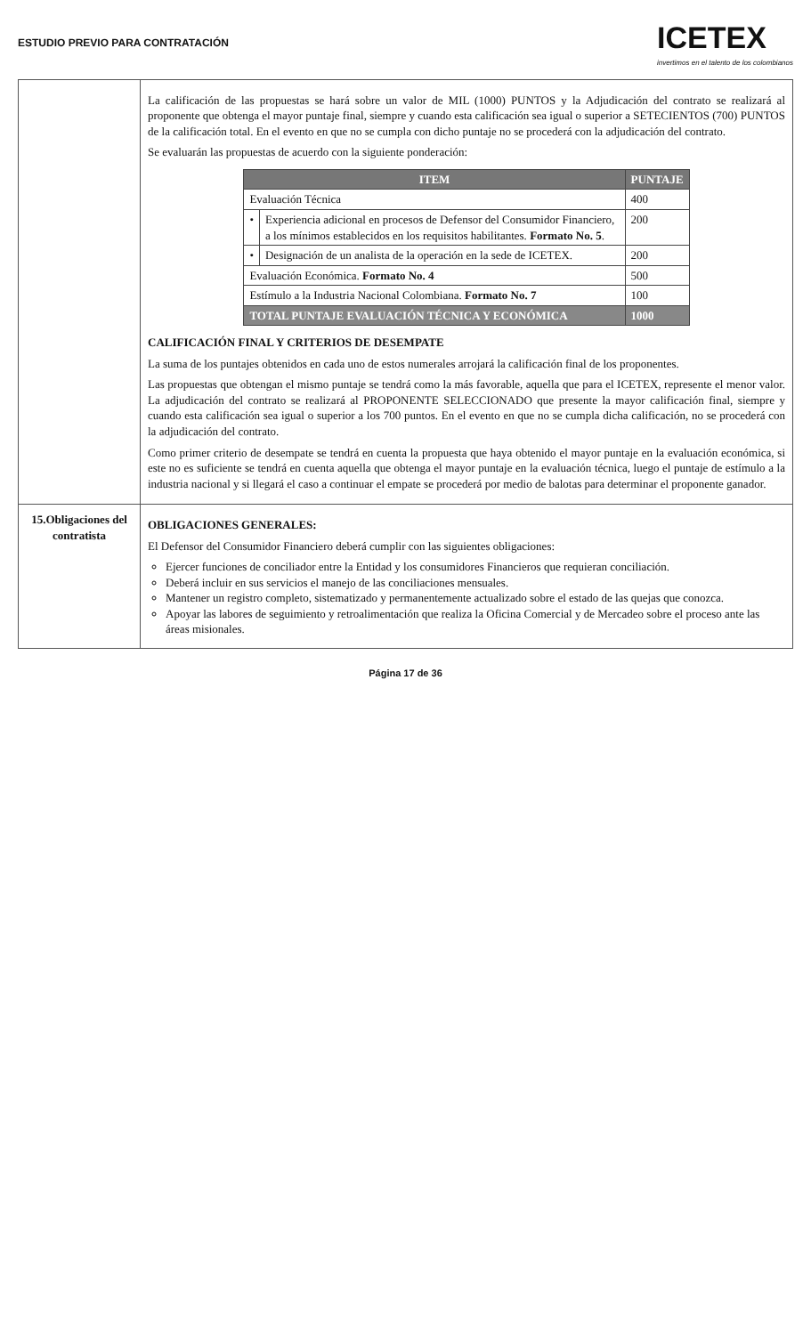ESTUDIO PREVIO PARA CONTRATACIÓN
ICETEX
invertimos en el talento de los colombianos
| | La calificación de las propuestas se hará sobre un valor de MIL (1000) PUNTOS y la Adjudicación del contrato se realizará al proponente que obtenga el mayor puntaje final, siempre y cuando esta calificación sea igual o superior a SETECIENTOS (700) PUNTOS de la calificación total. En el evento en que no se cumpla con dicho puntaje no se procederá con la adjudicación del contrato. Se evaluarán las propuestas de acuerdo con la siguiente ponderación: / ITEM / / PUNTAJE / / --- / --- / --- / / Evaluación Técnica / / 400 / / • / Experiencia adicional en procesos de Defensor del Consumidor Financiero, a los mínimos establecidos en los requisitos habilitantes. Formato No. 5 . / 200 / / • / Designación de un analista de la operación en la sede de ICETEX. / 200 / / Evaluación Económica. Formato No. 4 / / 500 / / Estímulo a la Industria Nacional Colombiana. Formato No. 7 / / 100 / / TOTAL PUNTAJE EVALUACIÓN TÉCNICA Y ECONÓMICA / / 1000 / CALIFICACIÓN FINAL Y CRITERIOS DE DESEMPATE La suma de los puntajes obtenidos en cada uno de estos numerales arrojará la calificación final de los proponentes. Las propuestas que obtengan el mismo puntaje se tendrá como la más favorable, aquella que para el ICETEX, represente el menor valor. La adjudicación del contrato se realizará al PROPONENTE SELECCIONADO que presente la mayor calificación final, siempre y cuando esta calificación sea igual o superior a los 700 puntos. En el evento en que no se cumpla dicha calificación, no se procederá con la adjudicación del contrato. Como primer criterio de desempate se tendrá en cuenta la propuesta que haya obtenido el mayor puntaje en la evaluación económica, si este no es suficiente se tendrá en cuenta aquella que obtenga el mayor puntaje en la evaluación técnica, luego el puntaje de estímulo a la industria nacional y si llegará el caso a continuar el empate se procederá por medio de balotas para determinar el proponente ganador. |
| 15.Obligaciones del contratista | OBLIGACIONES GENERALES: El Defensor del Consumidor Financiero deberá cumplir con las siguientes obligaciones: Ejercer funciones de conciliador entre la Entidad y los consumidores Financieros que requieran conciliación. Deberá incluir en sus servicios el manejo de las conciliaciones mensuales. Mantener un registro completo, sistematizado y permanentemente actualizado sobre el estado de las quejas que conozca. Apoyar las labores de seguimiento y retroalimentación que realiza la Oficina Comercial y de Mercadeo sobre el proceso ante las áreas misionales. |
Página 17 de 36